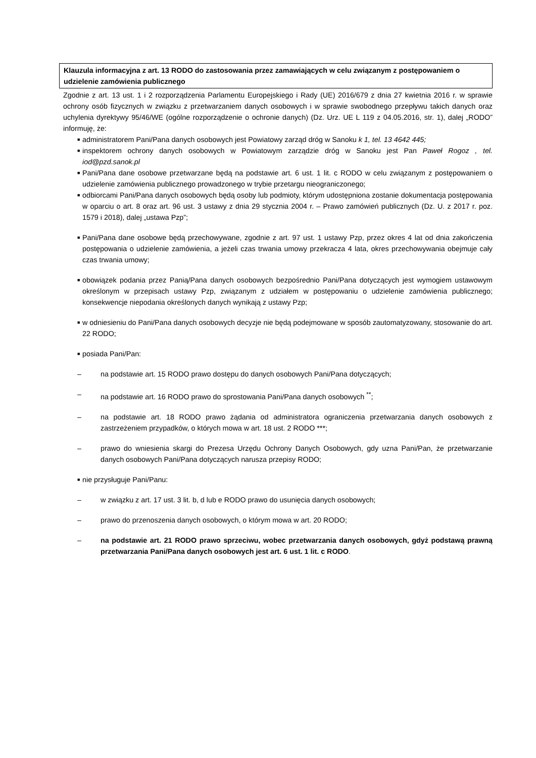Klauzula informacyjna z art. 13 RODO do zastosowania przez zamawiających w celu związanym z postępowaniem o udzielenie zamówienia publicznego
Zgodnie z art. 13 ust. 1 i 2 rozporządzenia Parlamentu Europejskiego i Rady (UE) 2016/679 z dnia 27 kwietnia 2016 r. w sprawie ochrony osób fizycznych w związku z przetwarzaniem danych osobowych i w sprawie swobodnego przepływu takich danych oraz uchylenia dyrektywy 95/46/WE (ogólne rozporządzenie o ochronie danych) (Dz. Urz. UE L 119 z 04.05.2016, str. 1), dalej „RODO” informuję, że:
■ administratorem Pani/Pana danych osobowych jest Powiatowy zarząd dróg w Sanoku k 1, tel. 13 4642 445;
■ inspektorem ochrony danych osobowych w Powiatowym zarządzie dróg w Sanoku jest Pan Paweł Rogoz , tel. iod@pzd.sanok.pl
■ Pani/Pana dane osobowe przetwarzane będą na podstawie art. 6 ust. 1 lit. c RODO w celu związanym z postępowaniem o udzielenie zamówienia publicznego prowadzonego w trybie przetargu nieograniczonego;
■ odbiorcami Pani/Pana danych osobowych będą osoby lub podmioty, którym udostępniona zostanie dokumentacja postępowania w oparciu o art. 8 oraz art. 96 ust. 3 ustawy z dnia 29 stycznia 2004 r. – Prawo zamówień publicznych (Dz. U. z 2017 r. poz. 1579 i 2018), dalej „ustawa Pzp”;
■ Pani/Pana dane osobowe będą przechowywane, zgodnie z art. 97 ust. 1 ustawy Pzp, przez okres 4 lat od dnia zakończenia postępowania o udzielenie zamówienia, a jeżeli czas trwania umowy przekracza 4 lata, okres przechowywania obejmuje cały czas trwania umowy;
■ obowiązek podania przez Panią/Pana danych osobowych bezpośrednio Pani/Pana dotyczących jest wymogiem ustawowym określonym w przepisach ustawy Pzp, związanym z udziałem w postępowaniu o udzielenie zamówienia publicznego; konsekwencje niepodania określonych danych wynikają z ustawy Pzp;
■ w odniesieniu do Pani/Pana danych osobowych decyzje nie będą podejmowane w sposób zautomatyzowany, stosowanie do art. 22 RODO;
■ posiada Pani/Pan:
– na podstawie art. 15 RODO prawo dostępu do danych osobowych Pani/Pana dotyczących;
– na podstawie art. 16 RODO prawo do sprostowania Pani/Pana danych osobowych <sup>**</sup>;
– na podstawie art. 18 RODO prawo żądania od administratora ograniczenia przetwarzania danych osobowych z zastrzeżeniem przypadków, o których mowa w art. 18 ust. 2 RODO ***;
– prawo do wniesienia skargi do Prezesa Urzędu Ochrony Danych Osobowych, gdy uzna Pani/Pan, że przetwarzanie danych osobowych Pani/Pana dotyczących narusza przepisy RODO;
■ nie przysługuje Pani/Panu:
– w związku z art. 17 ust. 3 lit. b, d lub e RODO prawo do usunięcia danych osobowych;
– prawo do przenoszenia danych osobowych, o którym mowa w art. 20 RODO;
– na podstawie art. 21 RODO prawo sprzeciwu, wobec przetwarzania danych osobowych, gdyż podstawą prawną przetwarzania Pani/Pana danych osobowych jest art. 6 ust. 1 lit. c RODO.